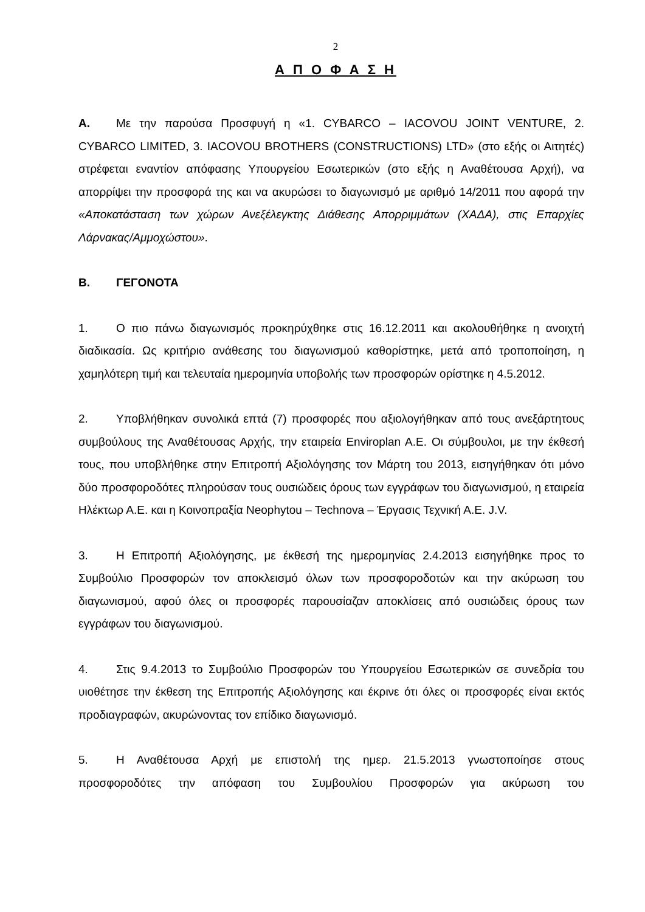2
Α Π Ο Φ Α Σ Η
Α. Με την παρούσα Προσφυγή η «1. CYBARCO – IACOVOU JOINT VENTURE, 2. CYBARCO LIMITED, 3. IACOVOU BROTHERS (CONSTRUCTIONS) LTD» (στο εξής οι Αιτητές) στρέφεται εναντίον απόφασης Υπουργείου Εσωτερικών (στο εξής η Αναθέτουσα Αρχή), να απορρίψει την προσφορά της και να ακυρώσει το διαγωνισμό με αριθμό 14/2011 που αφορά την «Αποκατάσταση των χώρων Ανεξέλεγκτης Διάθεσης Απορριμμάτων (ΧΑΔΑ), στις Επαρχίες Λάρνακας/Αμμοχώστου».
Β. ΓΕΓΟΝΟΤΑ
1. Ο πιο πάνω διαγωνισμός προκηρύχθηκε στις 16.12.2011 και ακολουθήθηκε η ανοιχτή διαδικασία. Ως κριτήριο ανάθεσης του διαγωνισμού καθορίστηκε, μετά από τροποποίηση, η χαμηλότερη τιμή και τελευταία ημερομηνία υποβολής των προσφορών ορίστηκε η 4.5.2012.
2. Υποβλήθηκαν συνολικά επτά (7) προσφορές που αξιολογήθηκαν από τους ανεξάρτητους συμβούλους της Αναθέτουσας Αρχής, την εταιρεία Enviroplan A.E. Οι σύμβουλοι, με την έκθεσή τους, που υποβλήθηκε στην Επιτροπή Αξιολόγησης τον Μάρτη του 2013, εισηγήθηκαν ότι μόνο δύο προσφοροδότες πληρούσαν τους ουσιώδεις όρους των εγγράφων του διαγωνισμού, η εταιρεία Ηλέκτωρ Α.Ε. και η Κοινοπραξία Neophytou – Technova – Έργασις Τεχνική Α.Ε. J.V.
3. Η Επιτροπή Αξιολόγησης, με έκθεσή της ημερομηνίας 2.4.2013 εισηγήθηκε προς το Συμβούλιο Προσφορών τον αποκλεισμό όλων των προσφοροδοτών και την ακύρωση του διαγωνισμού, αφού όλες οι προσφορές παρουσίαζαν αποκλίσεις από ουσιώδεις όρους των εγγράφων του διαγωνισμού.
4. Στις 9.4.2013 το Συμβούλιο Προσφορών του Υπουργείου Εσωτερικών σε συνεδρία του υιοθέτησε την έκθεση της Επιτροπής Αξιολόγησης και έκρινε ότι όλες οι προσφορές είναι εκτός προδιαγραφών, ακυρώνοντας τον επίδικο διαγωνισμό.
5. Η Αναθέτουσα Αρχή με επιστολή της ημερ. 21.5.2013 γνωστοποίησε στους προσφοροδότες την απόφαση του Συμβουλίου Προσφορών για ακύρωση του